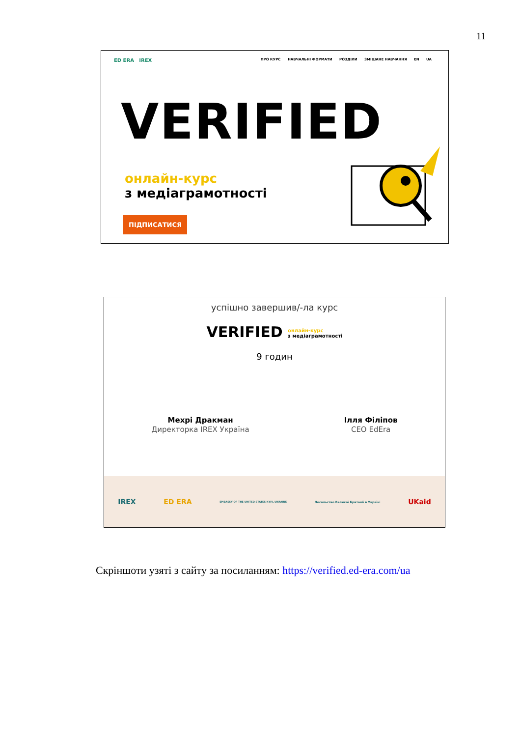11
ED ERA IREX
ПРО КУРС НАВЧАЛЬНІ ФОРМАТИ РОЗДІЛИ ЗМІШАНЕ НАВЧАННЯ EN UA
VERIFIED
онлайн-курс
з медіаграмотності
ПІДПИСАТИСЯ
успішно завершив/-ла курс
VERIFIED онлайн-курс
з медіаграмотності
9 годин
Мехрі Дракман
Директорка IREX Україна
Ілля Філіпов
CEO EdEra
IREX ED ERA EMBASSY OF THE UNITED STATES KYIV, UKRAINE Посольство Великої Британії в Україні UKaid
Скріншоти узяті з сайту за посиланням: https://verified.ed-era.com/ua